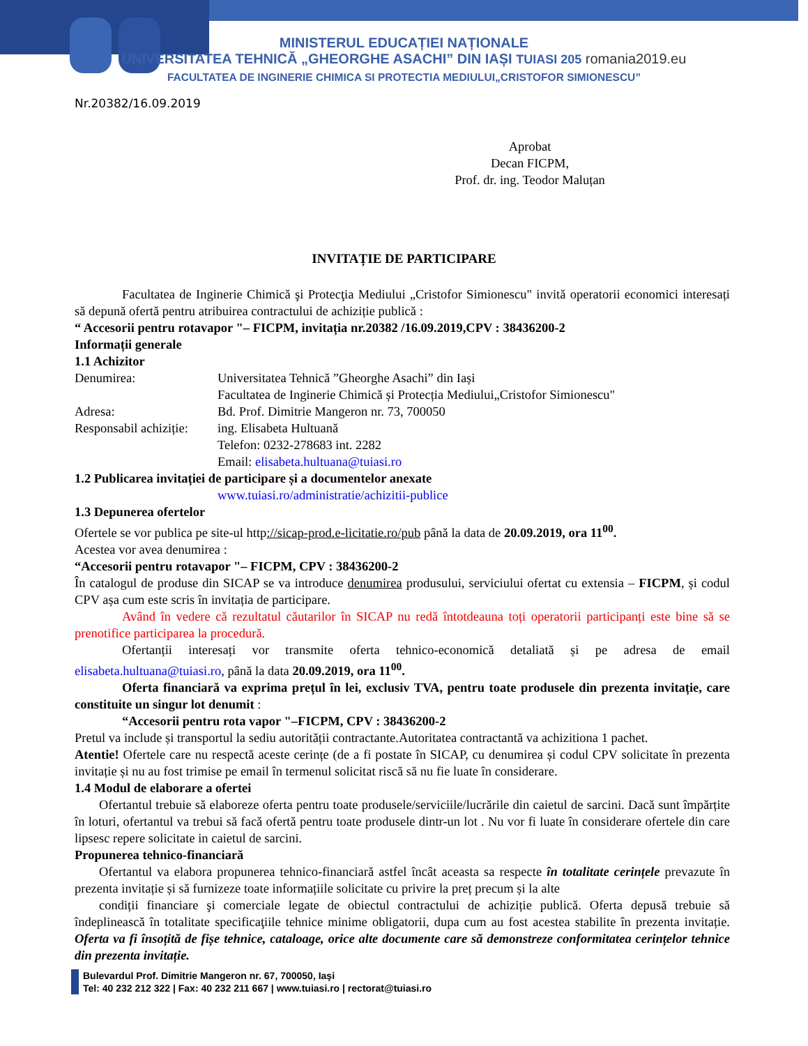MINISTERUL EDUCAȚIEI NAȚIONALE
UNIVERSITATEA TEHNICĂ „GHEORGHE ASACHI” DIN IAȘI TUIASI 205 romania2019.eu
FACULTATEA DE INGINERIE CHIMICA SI PROTECTIA MEDIULUI„CRISTOFOR SIMIONESCU”
Nr.20382/16.09.2019
Aprobat
Decan FICPM,
Prof. dr. ing. Teodor Maluțan
INVITAȚIE DE PARTICIPARE
Facultatea de Inginerie Chimică şi Protecţia Mediului „Cristofor Simionescu" invită operatorii economici interesați să depună ofertă pentru atribuirea contractului de achiziție publică :
“ Accesorii pentru rotavapor "– FICPM, invitația nr.20382 /16.09.2019,CPV : 38436200-2
Informații generale
1.1 Achizitor
Denumirea: Universitatea Tehnică ”Gheorghe Asachi” din Iași
Facultatea de Inginerie Chimică și Protecția Mediului„Cristofor Simionescu"
Adresa: Bd. Prof. Dimitrie Mangeron nr. 73, 700050
Responsabil achiziție: ing. Elisabeta Hultuană
Telefon: 0232-278683 int. 2282
Email: elisabeta.hultuana@tuiasi.ro
1.2 Publicarea invitației de participare și a documentelor anexate
www.tuiasi.ro/administratie/achizitii-publice
1.3 Depunerea ofertelor
Ofertele se vor publica pe site-ul http://sicap-prod.e-licitatie.ro/pub până la data de 20.09.2019, ora 11<sup>00</sup>.
Acestea vor avea denumirea :
“Accesorii pentru rotavapor "– FICPM, CPV : 38436200-2
În catalogul de produse din SICAP se va introduce denumirea produsului, serviciului ofertat cu extensia – FICPM, și codul CPV așa cum este scris în invitația de participare.
Având în vedere că rezultatul căutarilor în SICAP nu redă întotdeauna toți operatorii participanți este bine să se prenotifice participarea la procedură.
Ofertanții interesați vor transmite oferta tehnico-economică detaliată și pe adresa de email elisabeta.hultuana@tuiasi.ro, până la data 20.09.2019, ora 11<sup>00</sup>.
Oferta financiară va exprima prețul în lei, exclusiv TVA, pentru toate produsele din prezenta invitație, care constituite un singur lot denumit :
“Accesorii pentru rota vapor "–FICPM, CPV : 38436200-2
Pretul va include și transportul la sediu autorității contractante.Autoritatea contractantă va achizitiona 1 pachet.
Atentie! Ofertele care nu respectă aceste cerințe (de a fi postate în SICAP, cu denumirea și codul CPV solicitate în prezenta invitație și nu au fost trimise pe email în termenul solicitat riscă să nu fie luate în considerare.
1.4 Modul de elaborare a ofertei
Ofertantul trebuie să elaboreze oferta pentru toate produsele/serviciile/lucrările din caietul de sarcini. Dacă sunt împărțite în loturi, ofertantul va trebui să facă ofertă pentru toate produsele dintr-un lot . Nu vor fi luate în considerare ofertele din care lipsesc repere solicitate in caietul de sarcini.
Propunerea tehnico-financiară
Ofertantul va elabora propunerea tehnico-financiară astfel încât aceasta sa respecte în totalitate cerințele prevazute în prezenta invitație și să furnizeze toate informațiile solicitate cu privire la preț precum și la alte
condiții financiare şi comerciale legate de obiectul contractului de achiziție publică. Oferta depusă trebuie să îndeplinească în totalitate specificaţiile tehnice minime obligatorii, dupa cum au fost acestea stabilite în prezenta invitație. Oferta va fi însoțită de fișe tehnice, cataloage, orice alte documente care să demonstreze conformitatea cerințelor tehnice din prezenta invitație.
Bulevardul Prof. Dimitrie Mangeron nr. 67, 700050, Iaşi
Tel: 40 232 212 322 | Fax: 40 232 211 667 | www.tuiasi.ro | rectorat@tuiasi.ro